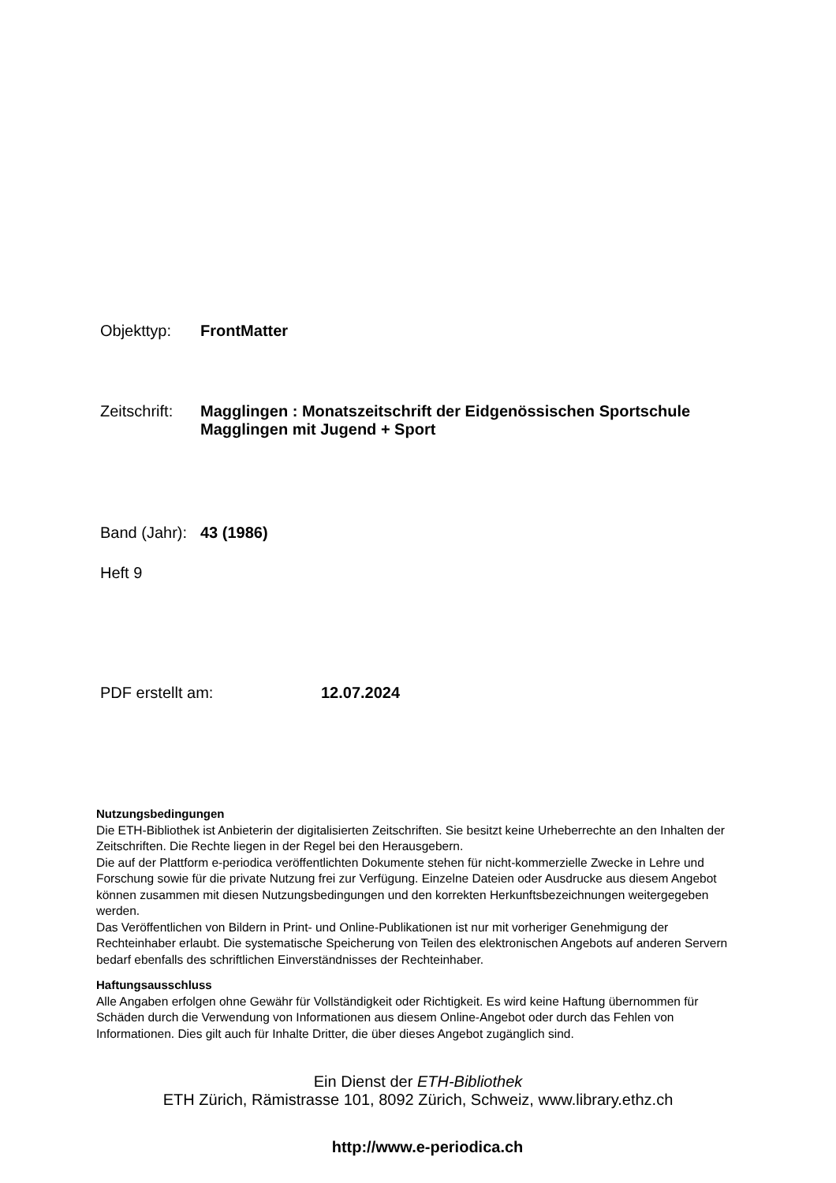Objekttyp: FrontMatter
Zeitschrift: Magglingen : Monatszeitschrift der Eidgenössischen Sportschule
Magglingen mit Jugend + Sport
Band (Jahr): 43 (1986)
Heft 9
PDF erstellt am: 12.07.2024
Nutzungsbedingungen
Die ETH-Bibliothek ist Anbieterin der digitalisierten Zeitschriften. Sie besitzt keine Urheberrechte an den Inhalten der Zeitschriften. Die Rechte liegen in der Regel bei den Herausgebern.
Die auf der Plattform e-periodica veröffentlichten Dokumente stehen für nicht-kommerzielle Zwecke in Lehre und Forschung sowie für die private Nutzung frei zur Verfügung. Einzelne Dateien oder Ausdrucke aus diesem Angebot können zusammen mit diesen Nutzungsbedingungen und den korrekten Herkunftsbezeichnungen weitergegeben werden.
Das Veröffentlichen von Bildern in Print- und Online-Publikationen ist nur mit vorheriger Genehmigung der Rechteinhaber erlaubt. Die systematische Speicherung von Teilen des elektronischen Angebots auf anderen Servern bedarf ebenfalls des schriftlichen Einverständnisses der Rechteinhaber.
Haftungsausschluss
Alle Angaben erfolgen ohne Gewähr für Vollständigkeit oder Richtigkeit. Es wird keine Haftung übernommen für Schäden durch die Verwendung von Informationen aus diesem Online-Angebot oder durch das Fehlen von Informationen. Dies gilt auch für Inhalte Dritter, die über dieses Angebot zugänglich sind.
Ein Dienst der ETH-Bibliothek
ETH Zürich, Rämistrasse 101, 8092 Zürich, Schweiz, www.library.ethz.ch
http://www.e-periodica.ch